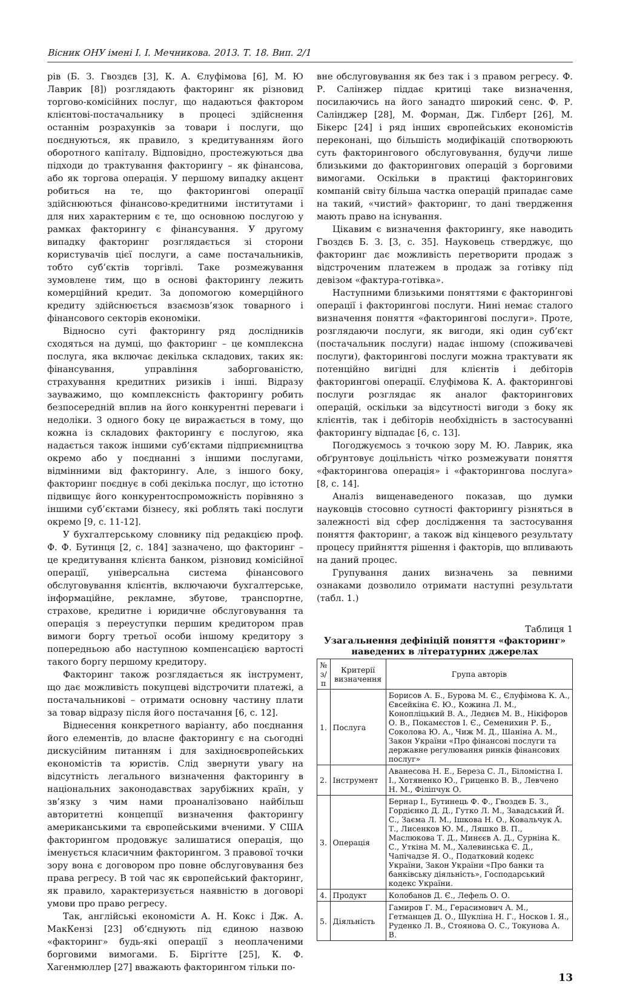Вісник ОНУ імені І. І. Мечникова. 2013. Т. 18. Вип. 2/1
рів (Б. З. Гвоздєв [3], К. А. Єлуфімова [6], М. Ю Лаврик [8]) розглядають факторинг як різновид торгово-комісійних послуг, що надаються фактором клієнтові-постачальнику в процесі здійснення останнім розрахунків за товари і послуги, що поєднуються, як правило, з кредитуванням його оборотного капіталу. Відповідно, простежуються два підходи до трактування факторингу – як фінансова, або як торгова операція. У першому випадку акцент робиться на те, що факторингові операції здійснюються фінансово-кредитними інститутами і для них характерним є те, що основною послугою у рамках факторингу є фінансування. У другому випадку факторинг розглядається зі сторони користувачів цієї послуги, а саме постачальників, тобто суб’єктів торгівлі. Таке розмежування зумовлене тим, що в основі факторингу лежить комерційний кредит. За допомогою комерційного кредиту здійснюється взаємозв’язок товарного і фінансового секторів економіки.
Відносно суті факторингу ряд дослідників сходяться на думці, що факторинг – це комплексна послуга, яка включає декілька складових, таких як: фінансування, управління заборгованістю, страхування кредитних ризиків і інші. Відразу зауважимо, що комплексність факторингу робить безпосередній вплив на його конкурентні переваги і недоліки. З одного боку це виражається в тому, що кожна із складових факторингу є послугою, яка надається також іншими суб’єктами підприємництва окремо або у поєднанні з іншими послугами, відмінними від факторингу. Але, з іншого боку, факторинг поєднує в собі декілька послуг, що істотно підвищує його конкурентоспроможність порівняно з іншими суб’єктами бізнесу, які роблять такі послуги окремо [9, с. 11-12].
У бухгалтерському словнику під редакцією проф. Ф. Ф. Бутинця [2, с. 184] зазначено, що факторинг – це кредитування клієнта банком, різновид комісійної операції, універсальна система фінансового обслуговування клієнтів, включаючи бухгалтерське, інформаційне, рекламне, збутове, транспортне, страхове, кредитне і юридичне обслуговування та операція з переуступки першим кредитором прав вимоги боргу третьої особи іншому кредитору з попередньою або наступною компенсацією вартості такого боргу першому кредитору.
Факторинг також розглядається як інструмент, що дає можливість покупцеві відстрочити платежі, а постачальникові – отримати основну частину плати за товар відразу після його постачання [6, с. 12].
Віднесення конкретного варіанту, або поєднання його елементів, до власне факторингу є на сьогодні дискусійним питанням і для західноєвропейських економістів та юристів. Слід звернути увагу на відсутність легального визначення факторингу в національних законодавствах зарубіжних країн, у зв’язку з чим нами проаналізовано найбільш авторитетні концепції визначення факторингу американськими та європейськими вченими. У США факторингом продовжує залишатися операція, що іменується класичним факторингом. З правової точки зору вона є договором про повне обслуговування без права регресу. В той час як європейський факторинг, як правило, характеризується наявністю в договорі умови про право регресу.
Так, англійські економісти А. Н. Кокс і Дж. А. МакКензі [23] об’єднують під єдиною назвою «факторинг» будь-які операції з неоплаченими борговими вимогами. Б. Біргітте [25], К. Ф. Хагенмюллер [27] вважають факторингом тільки по-
вне обслуговування як без так і з правом регресу. Ф. Р. Салінжер піддає критиці таке визначення, посилаючись на його занадто широкий сенс. Ф. Р. Салінджер [28], М. Форман, Дж. Гілберт [26], М. Бікерс [24] і ряд інших європейських економістів переконані, що більшість модифікацій спотворюють суть факторингового обслуговування, будучи лише близькими до факторингових операцій з борговими вимогами. Оскільки в практиці факторингових компаній світу більша частка операцій припадає саме на такий, «чистий» факторинг, то дані твердження мають право на існування.
Цікавим є визначення факторингу, яке наводить Гвоздєв Б. З. [3, с. 35]. Науковець стверджує, що факторинг дає можливість перетворити продаж з відстроченим платежем в продаж за готівку під девізом «фактура-готівка».
Наступними близькими поняттями є факторингові операції і факторингові послуги. Нині немає сталого визначення поняття «факторингові послуги». Проте, розглядаючи послуги, як вигоди, які один суб’єкт (постачальник послуги) надає іншому (споживачеві послуги), факторингові послуги можна трактувати як потенційно вигідні для клієнтів і дебіторів факторингові операції. Єлуфімова К. А. факторингові послуги розглядає як аналог факторингових операцій, оскільки за відсутності вигоди з боку як клієнтів, так і дебіторів необхідність в застосуванні факторингу відпадає [6, с. 13].
Погоджуємось з точкою зору М. Ю. Лаврик, яка обґрунтовує доцільність чітко розмежувати поняття «факторингова операція» і «факторингова послуга» [8, с. 14].
Аналіз вищенаведеного показав, що думки науковців стосовно сутності факторингу різняться в залежності від сфер дослідження та застосування поняття факторинг, а також від кінцевого результату процесу прийняття рішення і факторів, що впливають на даний процес.
Групування даних визначень за певними ознаками дозволило отримати наступні результати (табл. 1.)
Таблиця 1
Узагальнення дефініцій поняття «факторинг» наведених в літературних джерелах
| № з/п | Критерії визначення | Група авторів |
| --- | --- | --- |
| 1. | Послуга | Борисов А. Б., Бурова М. Є., Єлуфімова К. А., Євсейкіна Є. Ю., Кожина Л. М., Конопліцький В. А., Леднєв М. В., Нікіфоров О. В., Покамєстов І. Є., Семенихин Р. Б., Соколова Ю. А., Чиж М. Д., Шаніна А. М., Закон України «Про фінансові послуги та державне регулювання ринків фінансових послуг» |
| 2. | Інструмент | Аванесова Н. Е., Береза С. Л., Біломістна І. І., Хотяненко Ю., Гриценко В. В., Левчено Н. М., Філіпчук О. |
| 3. | Операція | Бернар І., Бутинець Ф. Ф., Гвоздєв Б. З., Гордієнко Д. Д., Гутко Л. М., Завадський Й. С., Заєма Л. М., Ішкова Н. О., Ковальчук А. Т., Лисенков Ю. М., Ляшко В. П., Маслюкова Т. Д., Минєєв А. Д., Сурніна К. С., Уткіна М. М., Халевинська Є. Д., Чапічадзе Я. О., Податковий кодекс України, Закон України «Про банки та банківську діяльність», Господарський кодекс України. |
| 4. | Продукт | Колобанов Д. Є., Лефель О. О. |
| 5. | Діяльність | Гамиров Г. М., Герасимович А. М., Гетманцев Д. О., Шукліна Н. Г., Носков І. Я., Руденко Л. В., Стоянова О. С., Токунова А. В. |
13